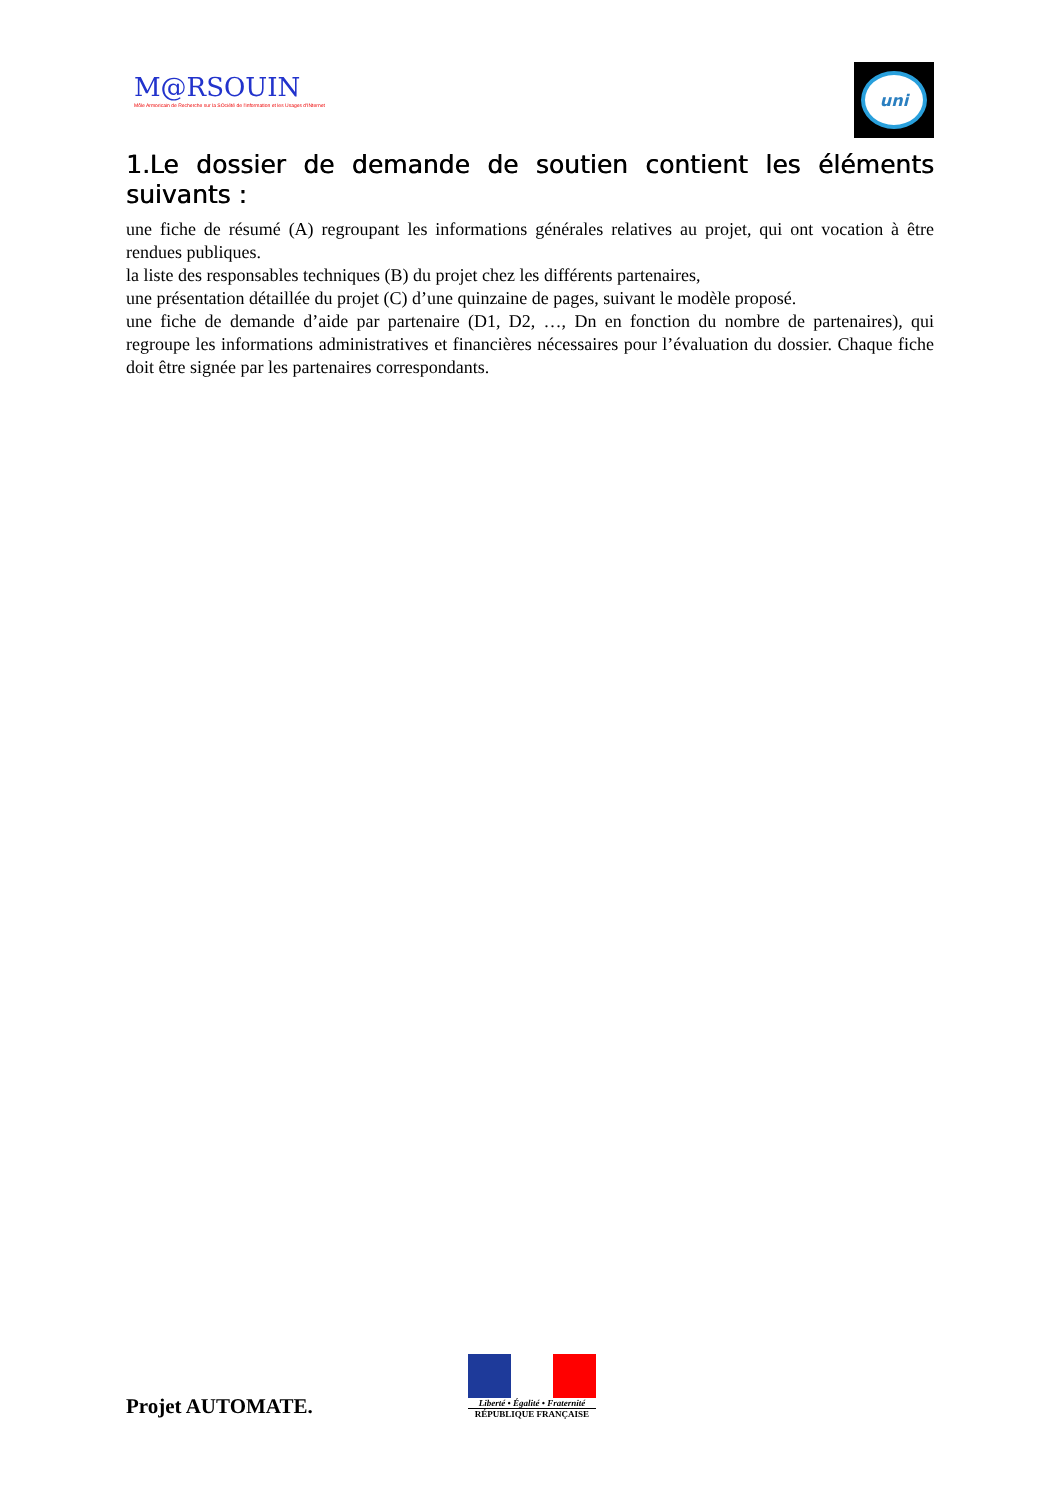M@RSOUIN
Môle Armoricain de Recherche sur la SOciété de l'information et les Usages d'INternet
uni
1.Le dossier de demande de soutien contient les éléments suivants :
une fiche de résumé (A) regroupant les informations générales relatives au projet, qui ont vocation à être rendues publiques.
la liste des responsables techniques (B) du projet chez les différents partenaires,
une présentation détaillée du projet (C) d’une quinzaine de pages, suivant le modèle proposé.
une fiche de demande d’aide par partenaire (D1, D2, …, Dn en fonction du nombre de partenaires), qui regroupe les informations administratives et financières nécessaires pour l’évaluation du dossier. Chaque fiche doit être signée par les partenaires correspondants.
Projet AUTOMATE.
Liberté • Égalité • Fraternité
RÉPUBLIQUE FRANÇAISE